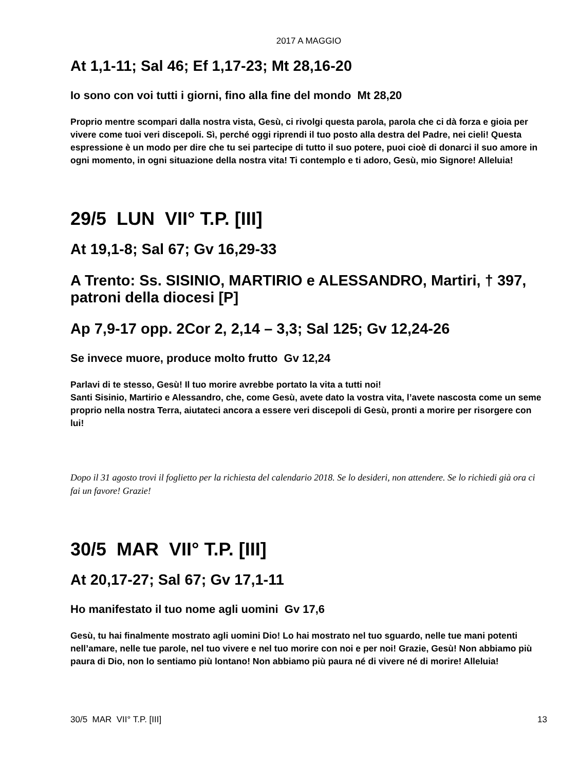2017 A MAGGIO
At 1,1-11; Sal 46; Ef 1,17-23; Mt 28,16-20
Io sono con voi tutti i giorni, fino alla fine del mondo Mt 28,20
Proprio mentre scompari dalla nostra vista, Gesù, ci rivolgi questa parola, parola che ci dà forza e gioia per vivere come tuoi veri discepoli. Sì, perché oggi riprendi il tuo posto alla destra del Padre, nei cieli! Questa espressione è un modo per dire che tu sei partecipe di tutto il suo potere, puoi cioè di donarci il suo amore in ogni momento, in ogni situazione della nostra vita! Ti contemplo e ti adoro, Gesù, mio Signore! Alleluia!
29/5 LUN VII° T.P. [III]
At 19,1-8; Sal 67; Gv 16,29-33
A Trento: Ss. SISINIO, MARTIRIO e ALESSANDRO, Martiri, † 397, patroni della diocesi [P]
Ap 7,9-17 opp. 2Cor 2, 2,14 – 3,3; Sal 125; Gv 12,24-26
Se invece muore, produce molto frutto Gv 12,24
Parlavi di te stesso, Gesù! Il tuo morire avrebbe portato la vita a tutti noi!
Santi Sisinio, Martirio e Alessandro, che, come Gesù, avete dato la vostra vita, l’avete nascosta come un seme proprio nella nostra Terra, aiutateci ancora a essere veri discepoli di Gesù, pronti a morire per risorgere con lui!
Dopo il 31 agosto trovi il foglietto per la richiesta del calendario 2018. Se lo desideri, non attendere. Se lo richiedi già ora ci fai un favore! Grazie!
30/5 MAR VII° T.P. [III]
At 20,17-27; Sal 67; Gv 17,1-11
Ho manifestato il tuo nome agli uomini Gv 17,6
Gesù, tu hai finalmente mostrato agli uomini Dio! Lo hai mostrato nel tuo sguardo, nelle tue mani potenti nell’amare, nelle tue parole, nel tuo vivere e nel tuo morire con noi e per noi! Grazie, Gesù! Non abbiamo più paura di Dio, non lo sentiamo più lontano! Non abbiamo più paura né di vivere né di morire! Alleluia!
30/5 MAR VII° T.P. [III] 13